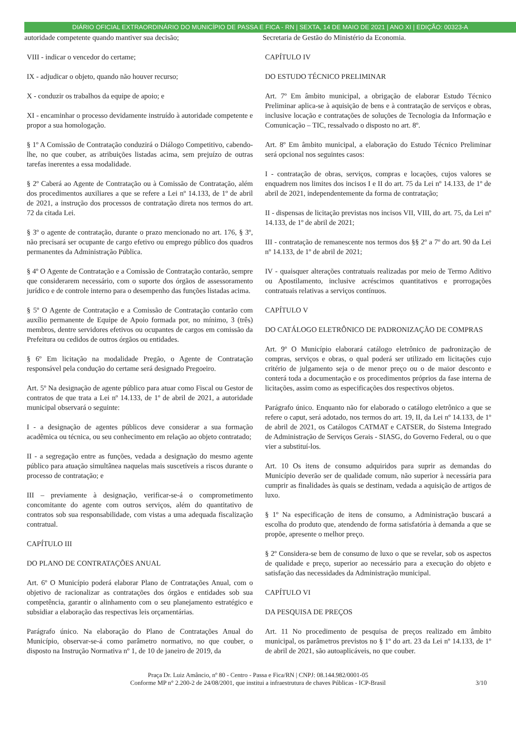DIÁRIO OFICIAL EXTRAORDINÁRIO DO MUNICÍPIO DE PASSA E FICA - RN | SEXTA, 14 DE MAIO DE 2021 | ANO XI | EDIÇÃO: 00323-A
autoridade competente quando mantiver sua decisão;
VIII - indicar o vencedor do certame;
IX - adjudicar o objeto, quando não houver recurso;
X - conduzir os trabalhos da equipe de apoio; e
XI - encaminhar o processo devidamente instruído à autoridade competente e propor a sua homologação.
§ 1º A Comissão de Contratação conduzirá o Diálogo Competitivo, cabendo-lhe, no que couber, as atribuições listadas acima, sem prejuízo de outras tarefas inerentes a essa modalidade.
§ 2º Caberá ao Agente de Contratação ou à Comissão de Contratação, além dos procedimentos auxiliares a que se refere a Lei nº 14.133, de 1º de abril de 2021, a instrução dos processos de contratação direta nos termos do art. 72 da citada Lei.
§ 3º o agente de contratação, durante o prazo mencionado no art. 176, § 3º, não precisará ser ocupante de cargo efetivo ou emprego público dos quadros permanentes da Administração Pública.
§ 4º O Agente de Contratação e a Comissão de Contratação contarão, sempre que considerarem necessário, com o suporte dos órgãos de assessoramento jurídico e de controle interno para o desempenho das funções listadas acima.
§ 5º O Agente de Contratação e a Comissão de Contratação contarão com auxílio permanente de Equipe de Apoio formada por, no mínimo, 3 (três) membros, dentre servidores efetivos ou ocupantes de cargos em comissão da Prefeitura ou cedidos de outros órgãos ou entidades.
§ 6º Em licitação na modalidade Pregão, o Agente de Contratação responsável pela condução do certame será designado Pregoeiro.
Art. 5º Na designação de agente público para atuar como Fiscal ou Gestor de contratos de que trata a Lei nº 14.133, de 1º de abril de 2021, a autoridade municipal observará o seguinte:
I - a designação de agentes públicos deve considerar a sua formação acadêmica ou técnica, ou seu conhecimento em relação ao objeto contratado;
II - a segregação entre as funções, vedada a designação do mesmo agente público para atuação simultânea naquelas mais suscetíveis a riscos durante o processo de contratação; e
III – previamente à designação, verificar-se-á o comprometimento concomitante do agente com outros serviços, além do quantitativo de contratos sob sua responsabilidade, com vistas a uma adequada fiscalização contratual.
CAPÍTULO III
DO PLANO DE CONTRATAÇÕES ANUAL
Art. 6º O Município poderá elaborar Plano de Contratações Anual, com o objetivo de racionalizar as contratações dos órgãos e entidades sob sua competência, garantir o alinhamento com o seu planejamento estratégico e subsidiar a elaboração das respectivas leis orçamentárias.
Parágrafo único. Na elaboração do Plano de Contratações Anual do Município, observar-se-á como parâmetro normativo, no que couber, o disposto na Instrução Normativa nº 1, de 10 de janeiro de 2019, da
Secretaria de Gestão do Ministério da Economia.
CAPÍTULO IV
DO ESTUDO TÉCNICO PRELIMINAR
Art. 7º Em âmbito municipal, a obrigação de elaborar Estudo Técnico Preliminar aplica-se à aquisição de bens e à contratação de serviços e obras, inclusive locação e contratações de soluções de Tecnologia da Informação e Comunicação – TIC, ressalvado o disposto no art. 8º.
Art. 8º Em âmbito municipal, a elaboração do Estudo Técnico Preliminar será opcional nos seguintes casos:
I - contratação de obras, serviços, compras e locações, cujos valores se enquadrem nos limites dos incisos I e II do art. 75 da Lei nº 14.133, de 1º de abril de 2021, independentemente da forma de contratação;
II - dispensas de licitação previstas nos incisos VII, VIII, do art. 75, da Lei nº 14.133, de 1º de abril de 2021;
III - contratação de remanescente nos termos dos §§ 2º a 7º do art. 90 da Lei nº 14.133, de 1º de abril de 2021;
IV - quaisquer alterações contratuais realizadas por meio de Termo Aditivo ou Apostilamento, inclusive acréscimos quantitativos e prorrogações contratuais relativas a serviços contínuos.
CAPÍTULO V
DO CATÁLOGO ELETRÔNICO DE PADRONIZAÇÃO DE COMPRAS
Art. 9º O Município elaborará catálogo eletrônico de padronização de compras, serviços e obras, o qual poderá ser utilizado em licitações cujo critério de julgamento seja o de menor preço ou o de maior desconto e conterá toda a documentação e os procedimentos próprios da fase interna de licitações, assim como as especificações dos respectivos objetos.
Parágrafo único. Enquanto não for elaborado o catálogo eletrônico a que se refere o caput, será adotado, nos termos do art. 19, II, da Lei nº 14.133, de 1º de abril de 2021, os Catálogos CATMAT e CATSER, do Sistema Integrado de Administração de Serviços Gerais - SIASG, do Governo Federal, ou o que vier a substituí-los.
Art. 10 Os itens de consumo adquiridos para suprir as demandas do Município deverão ser de qualidade comum, não superior à necessária para cumprir as finalidades às quais se destinam, vedada a aquisição de artigos de luxo.
§ 1º Na especificação de itens de consumo, a Administração buscará a escolha do produto que, atendendo de forma satisfatória à demanda a que se propõe, apresente o melhor preço.
§ 2º Considera-se bem de consumo de luxo o que se revelar, sob os aspectos de qualidade e preço, superior ao necessário para a execução do objeto e satisfação das necessidades da Administração municipal.
CAPÍTULO VI
DA PESQUISA DE PREÇOS
Art. 11 No procedimento de pesquisa de preços realizado em âmbito municipal, os parâmetros previstos no § 1º do art. 23 da Lei nº 14.133, de 1º de abril de 2021, são autoaplicáveis, no que couber.
Praça Dr. Luiz Amâncio, nº 80 - Centro - Passa e Fica/RN | CNPJ: 08.144.982/0001-05
Conforme MP n° 2.200-2 de 24/08/2001, que institui a infraestrutura de chaves Públicas - ICP-Brasil
3/10